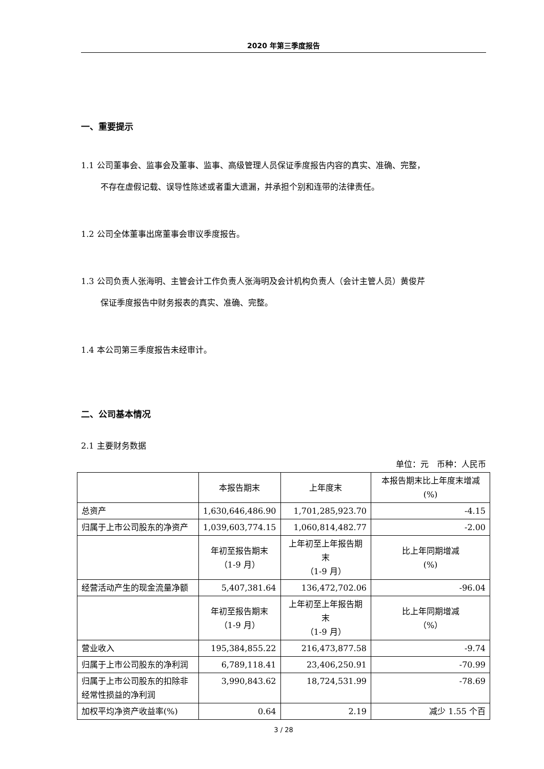2020 年第三季度报告
一、重要提示
1.1 公司董事会、监事会及董事、监事、高级管理人员保证季度报告内容的真实、准确、完整，
不存在虚假记载、误导性陈述或者重大遗漏，并承担个别和连带的法律责任。
1.2 公司全体董事出席董事会审议季度报告。
1.3 公司负责人张海明、主管会计工作负责人张海明及会计机构负责人（会计主管人员）黄俊芹
保证季度报告中财务报表的真实、准确、完整。
1.4 本公司第三季度报告未经审计。
二、公司基本情况
2.1 主要财务数据
单位：元　币种：人民币
| | 本报告期末 | 上年度末 | 本报告期末比上年度末增减(%) |
| 总资产 | 1,630,646,486.90 | 1,701,285,923.70 | -4.15 |
| 归属于上市公司股东的净资产 | 1,039,603,774.15 | 1,060,814,482.77 | -2.00 |
| | 年初至报告期末 （1-9 月） | 上年初至上年报告期末 （1-9 月） | 比上年同期增减 (%) |
| 经营活动产生的现金流量净额 | 5,407,381.64 | 136,472,702.06 | -96.04 |
| | 年初至报告期末 （1-9 月） | 上年初至上年报告期末 （1-9 月） | 比上年同期增减 （%） |
| 营业收入 | 195,384,855.22 | 216,473,877.58 | -9.74 |
| 归属于上市公司股东的净利润 | 6,789,118.41 | 23,406,250.91 | -70.99 |
| 归属于上市公司股东的扣除非经常性损益的净利润 | 3,990,843.62 | 18,724,531.99 | -78.69 |
| 加权平均净资产收益率(%) | 0.64 | 2.19 | 减少 1.55 个百 |
3 / 28